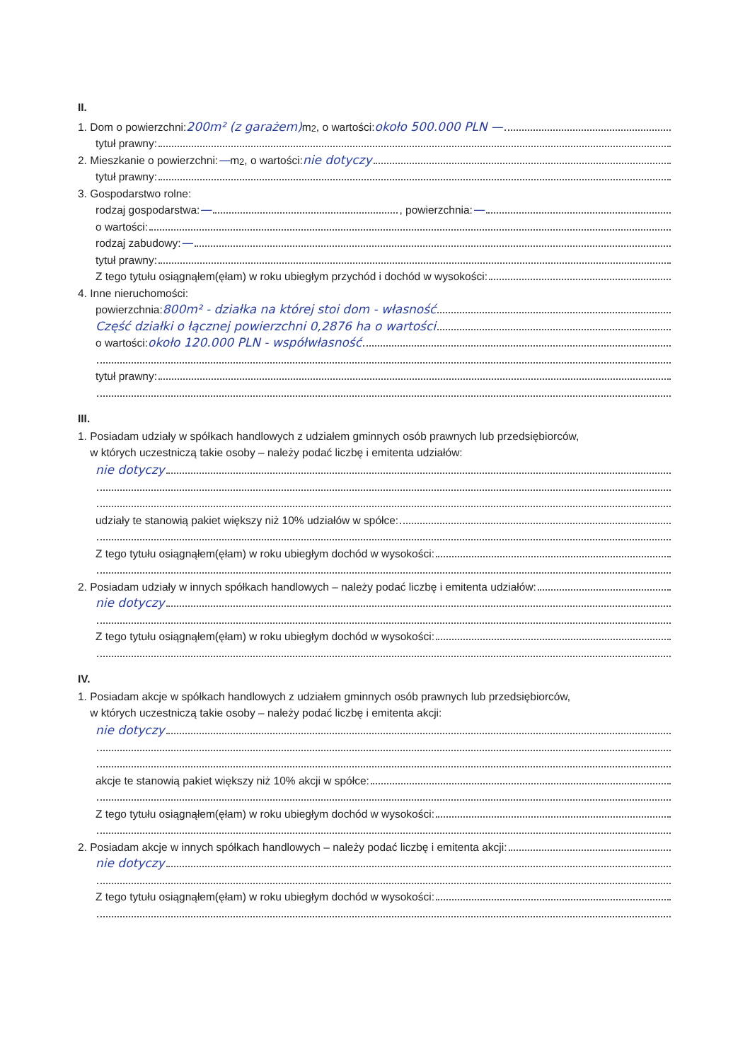II.
1. Dom o powierzchni: 200m² (z garażem) m<sup>2</sup>, o wartości: około 500.000 PLN —
tytuł prawny:
2. Mieszkanie o powierzchni: — m<sup>2</sup>, o wartości: nie dotyczy
tytuł prawny:
3. Gospodarstwo rolne:
rodzaj gospodarstwa: — , powierzchnia: —
o wartości:
rodzaj zabudowy: —
tytuł prawny:
Z tego tytułu osiągnąłem(ęłam) w roku ubiegłym przychód i dochód w wysokości:
4. Inne nieruchomości:
powierzchnia: 800m² - działka na której stoi dom - własność
Część działki o łącznej powierzchni 0,2876 ha o wartości
o wartości: około 120.000 PLN - współwłasność
tytuł prawny:
III.
1. Posiadam udziały w spółkach handlowych z udziałem gminnych osób prawnych lub przedsiębiorców,
w których uczestniczą takie osoby – należy podać liczbę i emitenta udziałów:
nie dotyczy
udziały te stanowią pakiet większy niż 10% udziałów w spółce:
Z tego tytułu osiągnąłem(ęłam) w roku ubiegłym dochód w wysokości:
2. Posiadam udziały w innych spółkach handlowych – należy podać liczbę i emitenta udziałów:
nie dotyczy
Z tego tytułu osiągnąłem(ęłam) w roku ubiegłym dochód w wysokości:
IV.
1. Posiadam akcje w spółkach handlowych z udziałem gminnych osób prawnych lub przedsiębiorców,
w których uczestniczą takie osoby – należy podać liczbę i emitenta akcji:
nie dotyczy
akcje te stanowią pakiet większy niż 10% akcji w spółce:
Z tego tytułu osiągnąłem(ęłam) w roku ubiegłym dochód w wysokości:
2. Posiadam akcje w innych spółkach handlowych – należy podać liczbę i emitenta akcji:
nie dotyczy
Z tego tytułu osiągnąłem(ęłam) w roku ubiegłym dochód w wysokości: